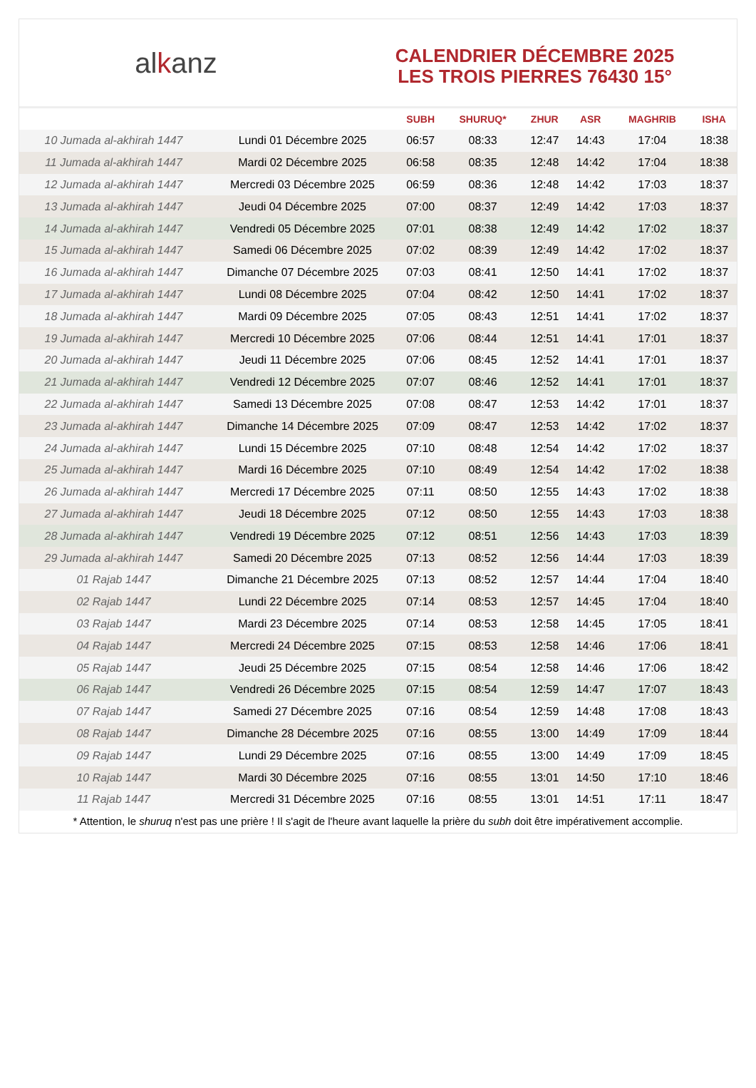alkanz
CALENDRIER DÉCEMBRE 2025
LES TROIS PIERRES 76430 15°
| | | SUBH | SHURUQ* | ZHUR | ASR | MAGHRIB | ISHA |
| --- | --- | --- | --- | --- | --- | --- | --- |
| 10 Jumada al-akhirah 1447 | Lundi 01 Décembre 2025 | 06:57 | 08:33 | 12:47 | 14:43 | 17:04 | 18:38 |
| 11 Jumada al-akhirah 1447 | Mardi 02 Décembre 2025 | 06:58 | 08:35 | 12:48 | 14:42 | 17:04 | 18:38 |
| 12 Jumada al-akhirah 1447 | Mercredi 03 Décembre 2025 | 06:59 | 08:36 | 12:48 | 14:42 | 17:03 | 18:37 |
| 13 Jumada al-akhirah 1447 | Jeudi 04 Décembre 2025 | 07:00 | 08:37 | 12:49 | 14:42 | 17:03 | 18:37 |
| 14 Jumada al-akhirah 1447 | Vendredi 05 Décembre 2025 | 07:01 | 08:38 | 12:49 | 14:42 | 17:02 | 18:37 |
| 15 Jumada al-akhirah 1447 | Samedi 06 Décembre 2025 | 07:02 | 08:39 | 12:49 | 14:42 | 17:02 | 18:37 |
| 16 Jumada al-akhirah 1447 | Dimanche 07 Décembre 2025 | 07:03 | 08:41 | 12:50 | 14:41 | 17:02 | 18:37 |
| 17 Jumada al-akhirah 1447 | Lundi 08 Décembre 2025 | 07:04 | 08:42 | 12:50 | 14:41 | 17:02 | 18:37 |
| 18 Jumada al-akhirah 1447 | Mardi 09 Décembre 2025 | 07:05 | 08:43 | 12:51 | 14:41 | 17:02 | 18:37 |
| 19 Jumada al-akhirah 1447 | Mercredi 10 Décembre 2025 | 07:06 | 08:44 | 12:51 | 14:41 | 17:01 | 18:37 |
| 20 Jumada al-akhirah 1447 | Jeudi 11 Décembre 2025 | 07:06 | 08:45 | 12:52 | 14:41 | 17:01 | 18:37 |
| 21 Jumada al-akhirah 1447 | Vendredi 12 Décembre 2025 | 07:07 | 08:46 | 12:52 | 14:41 | 17:01 | 18:37 |
| 22 Jumada al-akhirah 1447 | Samedi 13 Décembre 2025 | 07:08 | 08:47 | 12:53 | 14:42 | 17:01 | 18:37 |
| 23 Jumada al-akhirah 1447 | Dimanche 14 Décembre 2025 | 07:09 | 08:47 | 12:53 | 14:42 | 17:02 | 18:37 |
| 24 Jumada al-akhirah 1447 | Lundi 15 Décembre 2025 | 07:10 | 08:48 | 12:54 | 14:42 | 17:02 | 18:37 |
| 25 Jumada al-akhirah 1447 | Mardi 16 Décembre 2025 | 07:10 | 08:49 | 12:54 | 14:42 | 17:02 | 18:38 |
| 26 Jumada al-akhirah 1447 | Mercredi 17 Décembre 2025 | 07:11 | 08:50 | 12:55 | 14:43 | 17:02 | 18:38 |
| 27 Jumada al-akhirah 1447 | Jeudi 18 Décembre 2025 | 07:12 | 08:50 | 12:55 | 14:43 | 17:03 | 18:38 |
| 28 Jumada al-akhirah 1447 | Vendredi 19 Décembre 2025 | 07:12 | 08:51 | 12:56 | 14:43 | 17:03 | 18:39 |
| 29 Jumada al-akhirah 1447 | Samedi 20 Décembre 2025 | 07:13 | 08:52 | 12:56 | 14:44 | 17:03 | 18:39 |
| 01 Rajab 1447 | Dimanche 21 Décembre 2025 | 07:13 | 08:52 | 12:57 | 14:44 | 17:04 | 18:40 |
| 02 Rajab 1447 | Lundi 22 Décembre 2025 | 07:14 | 08:53 | 12:57 | 14:45 | 17:04 | 18:40 |
| 03 Rajab 1447 | Mardi 23 Décembre 2025 | 07:14 | 08:53 | 12:58 | 14:45 | 17:05 | 18:41 |
| 04 Rajab 1447 | Mercredi 24 Décembre 2025 | 07:15 | 08:53 | 12:58 | 14:46 | 17:06 | 18:41 |
| 05 Rajab 1447 | Jeudi 25 Décembre 2025 | 07:15 | 08:54 | 12:58 | 14:46 | 17:06 | 18:42 |
| 06 Rajab 1447 | Vendredi 26 Décembre 2025 | 07:15 | 08:54 | 12:59 | 14:47 | 17:07 | 18:43 |
| 07 Rajab 1447 | Samedi 27 Décembre 2025 | 07:16 | 08:54 | 12:59 | 14:48 | 17:08 | 18:43 |
| 08 Rajab 1447 | Dimanche 28 Décembre 2025 | 07:16 | 08:55 | 13:00 | 14:49 | 17:09 | 18:44 |
| 09 Rajab 1447 | Lundi 29 Décembre 2025 | 07:16 | 08:55 | 13:00 | 14:49 | 17:09 | 18:45 |
| 10 Rajab 1447 | Mardi 30 Décembre 2025 | 07:16 | 08:55 | 13:01 | 14:50 | 17:10 | 18:46 |
| 11 Rajab 1447 | Mercredi 31 Décembre 2025 | 07:16 | 08:55 | 13:01 | 14:51 | 17:11 | 18:47 |
* Attention, le shuruq n'est pas une prière ! Il s'agit de l'heure avant laquelle la prière du subh doit être impérativement accomplie.